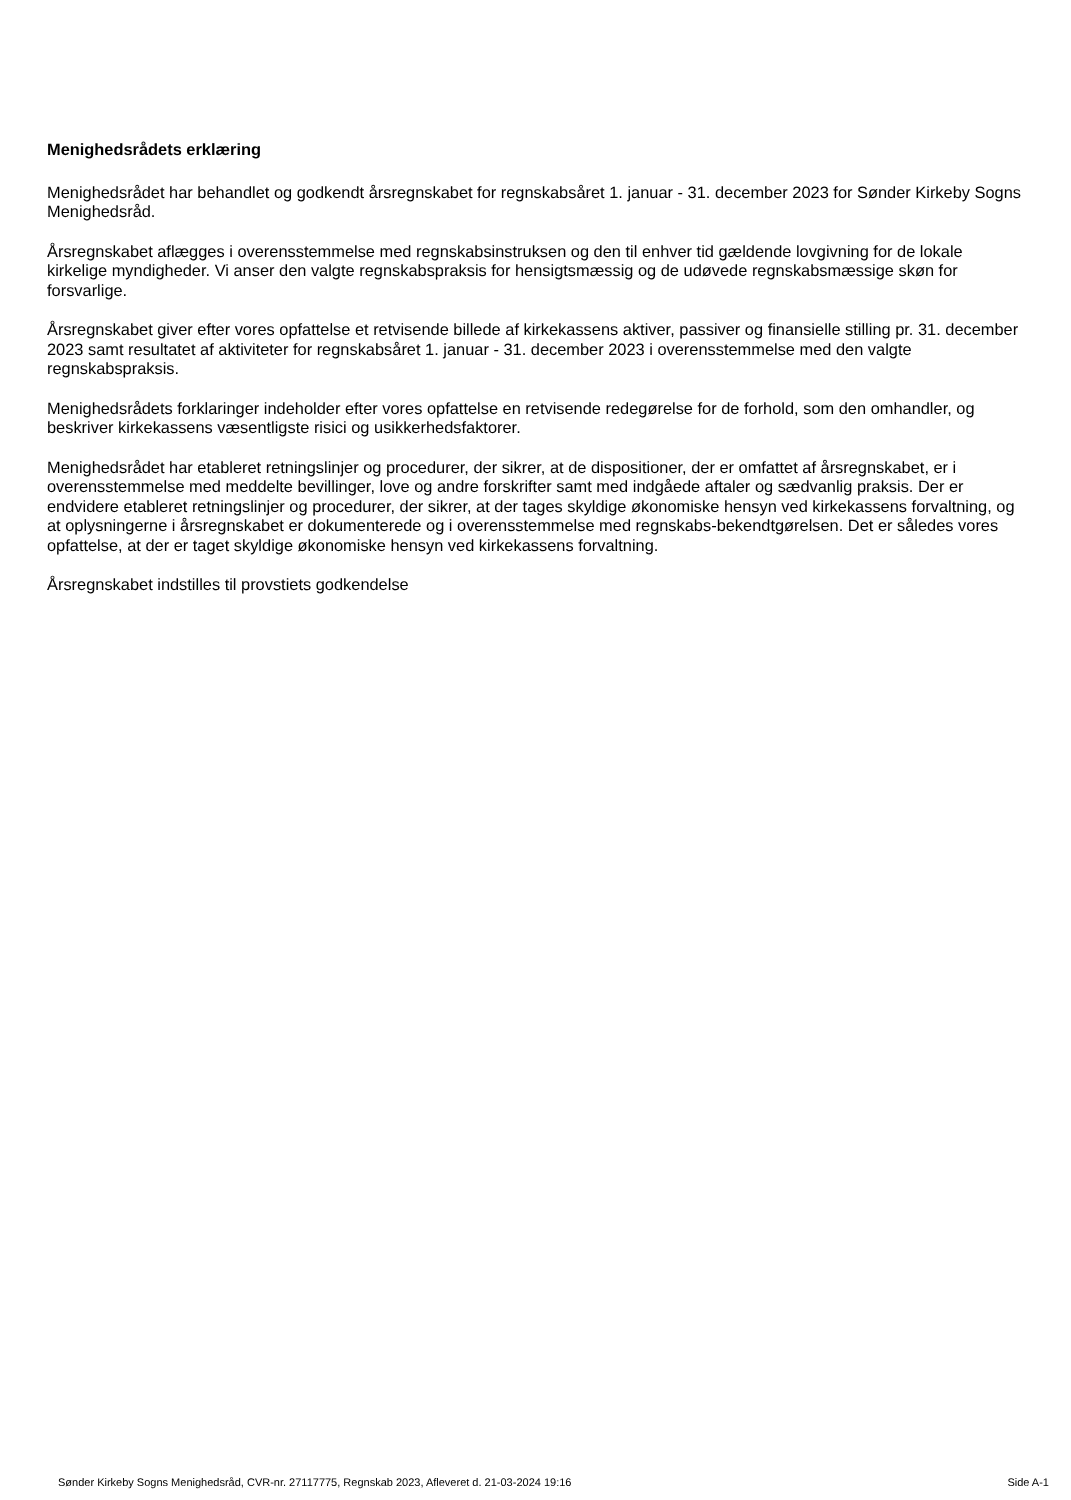Menighedsrådets erklæring
Menighedsrådet har behandlet og godkendt årsregnskabet for regnskabsåret 1. januar - 31. december 2023 for Sønder Kirkeby Sogns Menighedsråd.
Årsregnskabet aflægges i overensstemmelse med regnskabsinstruksen og den til enhver tid gældende lovgivning for de lokale kirkelige myndigheder. Vi anser den valgte regnskabspraksis for hensigtsmæssig og de udøvede regnskabsmæssige skøn for forsvarlige.
Årsregnskabet giver efter vores opfattelse et retvisende billede af kirkekassens aktiver, passiver og finansielle stilling pr. 31. december 2023 samt resultatet af aktiviteter for regnskabsåret 1. januar - 31. december 2023 i overensstemmelse med den valgte regnskabspraksis.
Menighedsrådets forklaringer indeholder efter vores opfattelse en retvisende redegørelse for de forhold, som den omhandler, og beskriver kirkekassens væsentligste risici og usikkerhedsfaktorer.
Menighedsrådet har etableret retningslinjer og procedurer, der sikrer, at de dispositioner, der er omfattet af årsregnskabet, er i overensstemmelse med meddelte bevillinger, love og andre forskrifter samt med indgåede aftaler og sædvanlig praksis. Der er endvidere etableret retningslinjer og procedurer, der sikrer, at der tages skyldige økonomiske hensyn ved kirkekassens forvaltning, og at oplysningerne i årsregnskabet er dokumenterede og i overensstemmelse med regnskabs-bekendtgørelsen. Det er således vores opfattelse, at der er taget skyldige økonomiske hensyn ved kirkekassens forvaltning.
Årsregnskabet indstilles til provstiets godkendelse
Sønder Kirkeby Sogns Menighedsråd, CVR-nr. 27117775, Regnskab 2023, Afleveret d. 21-03-2024 19:16 Side A-1